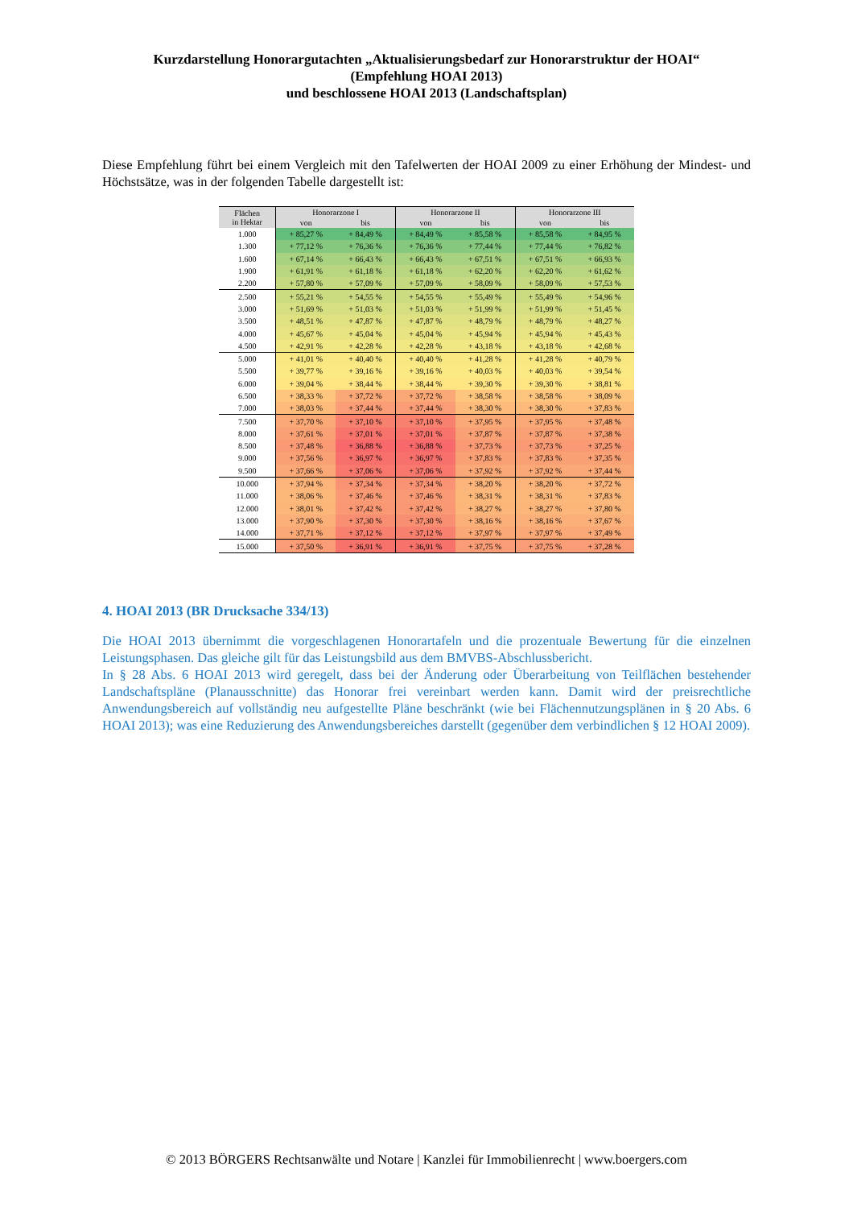Kurzdarstellung Honorargutachten „Aktualisierungsbedarf zur Honorarstruktur der HOAI“
(Empfehlung HOAI 2013)
und beschlossene HOAI 2013 (Landschaftsplan)
Diese Empfehlung führt bei einem Vergleich mit den Tafelwerten der HOAI 2009 zu einer Erhöhung der Mindest- und Höchstsätze, was in der folgenden Tabelle dargestellt ist:
| Flächen in Hektar | Honorarzone I | | Honorarzone II | | Honorarzone III | |
| --- | --- | --- | --- | --- | --- | --- |
| | von | bis | von | bis | von | bis |
| 1.000 | + 85,27 % | + 84,49 % | + 84,49 % | + 85,58 % | + 85,58 % | + 84,95 % |
| 1.300 | + 77,12 % | + 76,36 % | + 76,36 % | + 77,44 % | + 77,44 % | + 76,82 % |
| 1.600 | + 67,14 % | + 66,43 % | + 66,43 % | + 67,51 % | + 67,51 % | + 66,93 % |
| 1.900 | + 61,91 % | + 61,18 % | + 61,18 % | + 62,20 % | + 62,20 % | + 61,62 % |
| 2.200 | + 57,80 % | + 57,09 % | + 57,09 % | + 58,09 % | + 58,09 % | + 57,53 % |
| 2.500 | + 55,21 % | + 54,55 % | + 54,55 % | + 55,49 % | + 55,49 % | + 54,96 % |
| 3.000 | + 51,69 % | + 51,03 % | + 51,03 % | + 51,99 % | + 51,99 % | + 51,45 % |
| 3.500 | + 48,51 % | + 47,87 % | + 47,87 % | + 48,79 % | + 48,79 % | + 48,27 % |
| 4.000 | + 45,67 % | + 45,04 % | + 45,04 % | + 45,94 % | + 45,94 % | + 45,43 % |
| 4.500 | + 42,91 % | + 42,28 % | + 42,28 % | + 43,18 % | + 43,18 % | + 42,68 % |
| 5.000 | + 41,01 % | + 40,40 % | + 40,40 % | + 41,28 % | + 41,28 % | + 40,79 % |
| 5.500 | + 39,77 % | + 39,16 % | + 39,16 % | + 40,03 % | + 40,03 % | + 39,54 % |
| 6.000 | + 39,04 % | + 38,44 % | + 38,44 % | + 39,30 % | + 39,30 % | + 38,81 % |
| 6.500 | + 38,33 % | + 37,72 % | + 37,72 % | + 38,58 % | + 38,58 % | + 38,09 % |
| 7.000 | + 38,03 % | + 37,44 % | + 37,44 % | + 38,30 % | + 38,30 % | + 37,83 % |
| 7.500 | + 37,70 % | + 37,10 % | + 37,10 % | + 37,95 % | + 37,95 % | + 37,48 % |
| 8.000 | + 37,61 % | + 37,01 % | + 37,01 % | + 37,87 % | + 37,87 % | + 37,38 % |
| 8.500 | + 37,48 % | + 36,88 % | + 36,88 % | + 37,73 % | + 37,73 % | + 37,25 % |
| 9.000 | + 37,56 % | + 36,97 % | + 36,97 % | + 37,83 % | + 37,83 % | + 37,35 % |
| 9.500 | + 37,66 % | + 37,06 % | + 37,06 % | + 37,92 % | + 37,92 % | + 37,44 % |
| 10.000 | + 37,94 % | + 37,34 % | + 37,34 % | + 38,20 % | + 38,20 % | + 37,72 % |
| 11.000 | + 38,06 % | + 37,46 % | + 37,46 % | + 38,31 % | + 38,31 % | + 37,83 % |
| 12.000 | + 38,01 % | + 37,42 % | + 37,42 % | + 38,27 % | + 38,27 % | + 37,80 % |
| 13.000 | + 37,90 % | + 37,30 % | + 37,30 % | + 38,16 % | + 38,16 % | + 37,67 % |
| 14.000 | + 37,71 % | + 37,12 % | + 37,12 % | + 37,97 % | + 37,97 % | + 37,49 % |
| 15.000 | + 37,50 % | + 36,91 % | + 36,91 % | + 37,75 % | + 37,75 % | + 37,28 % |
4. HOAI 2013 (BR Drucksache 334/13)
Die HOAI 2013 übernimmt die vorgeschlagenen Honorartafeln und die prozentuale Bewertung für die einzelnen Leistungsphasen. Das gleiche gilt für das Leistungsbild aus dem BMVBS-Abschlussbericht.
In § 28 Abs. 6 HOAI 2013 wird geregelt, dass bei der Änderung oder Überarbeitung von Teilflächen bestehender Landschaftspläne (Planausschnitte) das Honorar frei vereinbart werden kann. Damit wird der preisrechtliche Anwendungsbereich auf vollständig neu aufgestellte Pläne beschränkt (wie bei Flächennutzungsplänen in § 20 Abs. 6 HOAI 2013); was eine Reduzierung des Anwendungsbereiches darstellt (gegenüber dem verbindlichen § 12 HOAI 2009).
© 2013 BÖRGERS Rechtsanwälte und Notare | Kanzlei für Immobilienrecht | www.boergers.com